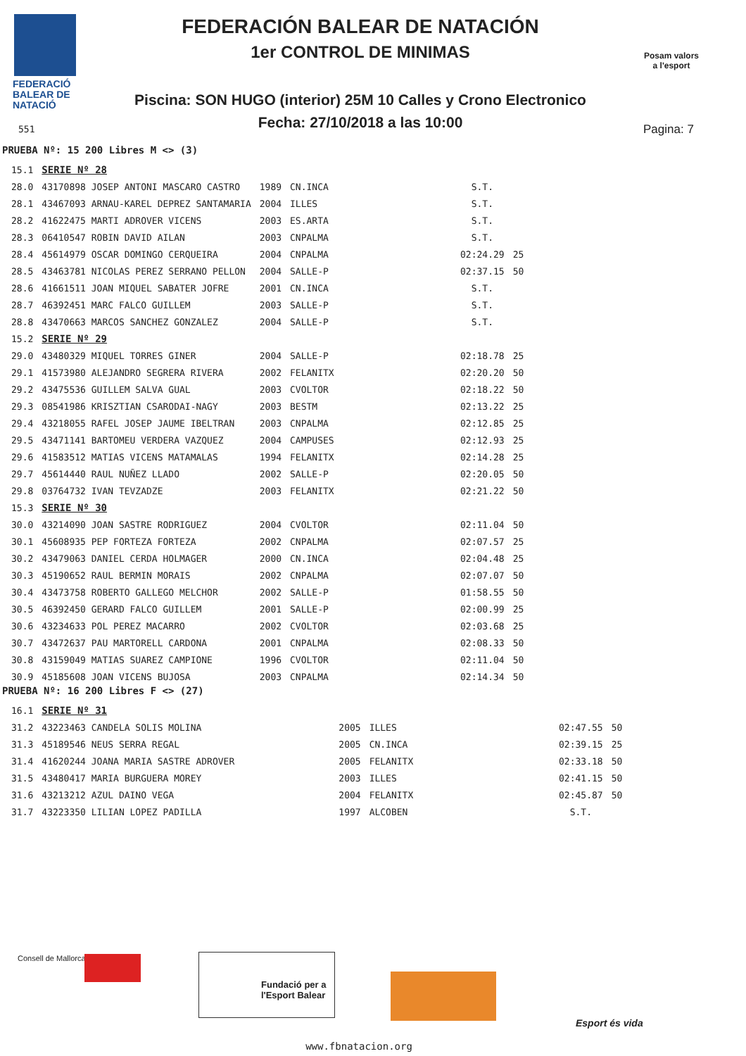FEDERACIÓ
BALEAR DE
NATACIÓ
551
FEDERACIÓN BALEAR DE NATACIÓN
1er CONTROL DE MINIMAS
Piscina: SON HUGO (interior) 25M 10 Calles y Crono Electronico
Fecha: 27/10/2018 a las 10:00
Posam valors
a l'esport
Pagina: 7
PRUEBA Nº: 15 200 Libres M <> (3)
| 15.1 | SERIE Nº 28 | | | | |
| 28.0 | 43170898 JOSEP ANTONI MASCARO CASTRO | 1989 | CN.INCA | S.T. | |
| 28.1 | 43467093 ARNAU-KAREL DEPREZ SANTAMARIA | 2004 | ILLES | S.T. | |
| 28.2 | 41622475 MARTI ADROVER VICENS | 2003 | ES.ARTA | S.T. | |
| 28.3 | 06410547 ROBIN DAVID AILAN | 2003 | CNPALMA | S.T. | |
| 28.4 | 45614979 OSCAR DOMINGO CERQUEIRA | 2004 | CNPALMA | 02:24.29 | 25 |
| 28.5 | 43463781 NICOLAS PEREZ SERRANO PELLON | 2004 | SALLE-P | 02:37.15 | 50 |
| 28.6 | 41661511 JOAN MIQUEL SABATER JOFRE | 2001 | CN.INCA | S.T. | |
| 28.7 | 46392451 MARC FALCO GUILLEM | 2003 | SALLE-P | S.T. | |
| 28.8 | 43470663 MARCOS SANCHEZ GONZALEZ | 2004 | SALLE-P | S.T. | |
| 15.2 | SERIE Nº 29 | | | | |
| 29.0 | 43480329 MIQUEL TORRES GINER | 2004 | SALLE-P | 02:18.78 | 25 |
| 29.1 | 41573980 ALEJANDRO SEGRERA RIVERA | 2002 | FELANITX | 02:20.20 | 50 |
| 29.2 | 43475536 GUILLEM SALVA GUAL | 2003 | CVOLTOR | 02:18.22 | 50 |
| 29.3 | 08541986 KRISZTIAN CSARODAI-NAGY | 2003 | BESTM | 02:13.22 | 25 |
| 29.4 | 43218055 RAFEL JOSEP JAUME IBELTRAN | 2003 | CNPALMA | 02:12.85 | 25 |
| 29.5 | 43471141 BARTOMEU VERDERA VAZQUEZ | 2004 | CAMPUSES | 02:12.93 | 25 |
| 29.6 | 41583512 MATIAS VICENS MATAMALAS | 1994 | FELANITX | 02:14.28 | 25 |
| 29.7 | 45614440 RAUL NUÑEZ LLADO | 2002 | SALLE-P | 02:20.05 | 50 |
| 29.8 | 03764732 IVAN TEVZADZE | 2003 | FELANITX | 02:21.22 | 50 |
| 15.3 | SERIE Nº 30 | | | | |
| 30.0 | 43214090 JOAN SASTRE RODRIGUEZ | 2004 | CVOLTOR | 02:11.04 | 50 |
| 30.1 | 45608935 PEP FORTEZA FORTEZA | 2002 | CNPALMA | 02:07.57 | 25 |
| 30.2 | 43479063 DANIEL CERDA HOLMAGER | 2000 | CN.INCA | 02:04.48 | 25 |
| 30.3 | 45190652 RAUL BERMIN MORAIS | 2002 | CNPALMA | 02:07.07 | 50 |
| 30.4 | 43473758 ROBERTO GALLEGO MELCHOR | 2002 | SALLE-P | 01:58.55 | 50 |
| 30.5 | 46392450 GERARD FALCO GUILLEM | 2001 | SALLE-P | 02:00.99 | 25 |
| 30.6 | 43234633 POL PEREZ MACARRO | 2002 | CVOLTOR | 02:03.68 | 25 |
| 30.7 | 43472637 PAU MARTORELL CARDONA | 2001 | CNPALMA | 02:08.33 | 50 |
| 30.8 | 43159049 MATIAS SUAREZ CAMPIONE | 1996 | CVOLTOR | 02:11.04 | 50 |
| 30.9 | 45185608 JOAN VICENS BUJOSA | 2003 | CNPALMA | 02:14.34 | 50 |
PRUEBA Nº: 16 200 Libres F <> (27)
| 16.1 | SERIE Nº 31 | | | | |
| 31.2 | 43223463 CANDELA SOLIS MOLINA | 2005 | ILLES | 02:47.55 | 50 |
| 31.3 | 45189546 NEUS SERRA REGAL | 2005 | CN.INCA | 02:39.15 | 25 |
| 31.4 | 41620244 JOANA MARIA SASTRE ADROVER | 2005 | FELANITX | 02:33.18 | 50 |
| 31.5 | 43480417 MARIA BURGUERA MOREY | 2003 | ILLES | 02:41.15 | 50 |
| 31.6 | 43213212 AZUL DAINO VEGA | 2004 | FELANITX | 02:45.87 | 50 |
| 31.7 | 43223350 LILIAN LOPEZ PADILLA | 1997 | ALCOBEN | S.T. | |
Consell de Mallorca
Fundació per a l'Esport Balear
Esport és vida
www.fbnatacion.org